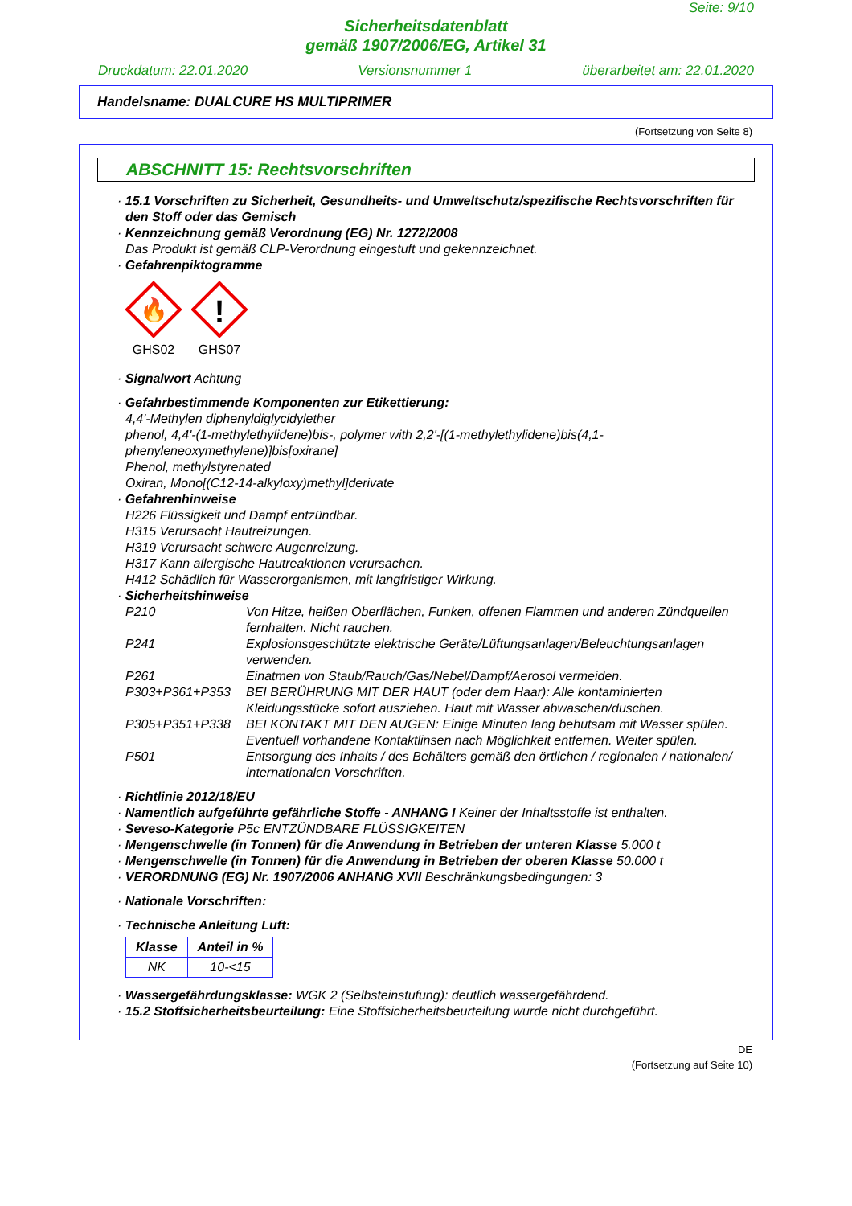Seite: 9/10
Sicherheitsdatenblatt
gemäß 1907/2006/EG, Artikel 31
Druckdatum: 22.01.2020 Versionsnummer 1 überarbeitet am: 22.01.2020
Handelsname: DUALCURE HS MULTIPRIMER
(Fortsetzung von Seite 8)
ABSCHNITT 15: Rechtsvorschriften
· 15.1 Vorschriften zu Sicherheit, Gesundheits- und Umweltschutz/spezifische Rechtsvorschriften für den Stoff oder das Gemisch
· Kennzeichnung gemäß Verordnung (EG) Nr. 1272/2008
Das Produkt ist gemäß CLP-Verordnung eingestuft und gekennzeichnet.
· Gefahrenpiktogramme
🔥
GHS02
!
GHS07
· Signalwort Achtung
· Gefahrbestimmende Komponenten zur Etikettierung:
4,4'-Methylen diphenyldiglycidylether
phenol, 4,4'-(1-methylethylidene)bis-, polymer with 2,2'-[(1-methylethylidene)bis(4,1-phenyleneoxymethylene)]bis[oxirane]
Phenol, methylstyrenated
Oxiran, Mono[(C12-14-alkyloxy)methyl]derivate
· Gefahrenhinweise
H226 Flüssigkeit und Dampf entzündbar.
H315 Verursacht Hautreizungen.
H319 Verursacht schwere Augenreizung.
H317 Kann allergische Hautreaktionen verursachen.
H412 Schädlich für Wasserorganismen, mit langfristiger Wirkung.
· Sicherheitshinweise
| P210 | Von Hitze, heißen Oberflächen, Funken, offenen Flammen und anderen Zündquellen fernhalten. Nicht rauchen. |
| P241 | Explosionsgeschützte elektrische Geräte/Lüftungsanlagen/Beleuchtungsanlagen verwenden. |
| P261 | Einatmen von Staub/Rauch/Gas/Nebel/Dampf/Aerosol vermeiden. |
| P303+P361+P353 | BEI BERÜHRUNG MIT DER HAUT (oder dem Haar): Alle kontaminierten Kleidungsstücke sofort ausziehen. Haut mit Wasser abwaschen/duschen. |
| P305+P351+P338 | BEI KONTAKT MIT DEN AUGEN: Einige Minuten lang behutsam mit Wasser spülen. Eventuell vorhandene Kontaktlinsen nach Möglichkeit entfernen. Weiter spülen. |
| P501 | Entsorgung des Inhalts / des Behälters gemäß den örtlichen / regionalen / nationalen/ internationalen Vorschriften. |
· Richtlinie 2012/18/EU
· Namentlich aufgeführte gefährliche Stoffe - ANHANG I Keiner der Inhaltsstoffe ist enthalten.
· Seveso-Kategorie P5c ENTZÜNDBARE FLÜSSIGKEITEN
· Mengenschwelle (in Tonnen) für die Anwendung in Betrieben der unteren Klasse 5.000 t
· Mengenschwelle (in Tonnen) für die Anwendung in Betrieben der oberen Klasse 50.000 t
· VERORDNUNG (EG) Nr. 1907/2006 ANHANG XVII Beschränkungsbedingungen: 3
· Nationale Vorschriften:
· Technische Anleitung Luft:
| Klasse | Anteil in % |
| --- | --- |
| NK | 10-<15 |
· Wassergefährdungsklasse: WGK 2 (Selbsteinstufung): deutlich wassergefährdend.
· 15.2 Stoffsicherheitsbeurteilung: Eine Stoffsicherheitsbeurteilung wurde nicht durchgeführt.
DE
(Fortsetzung auf Seite 10)